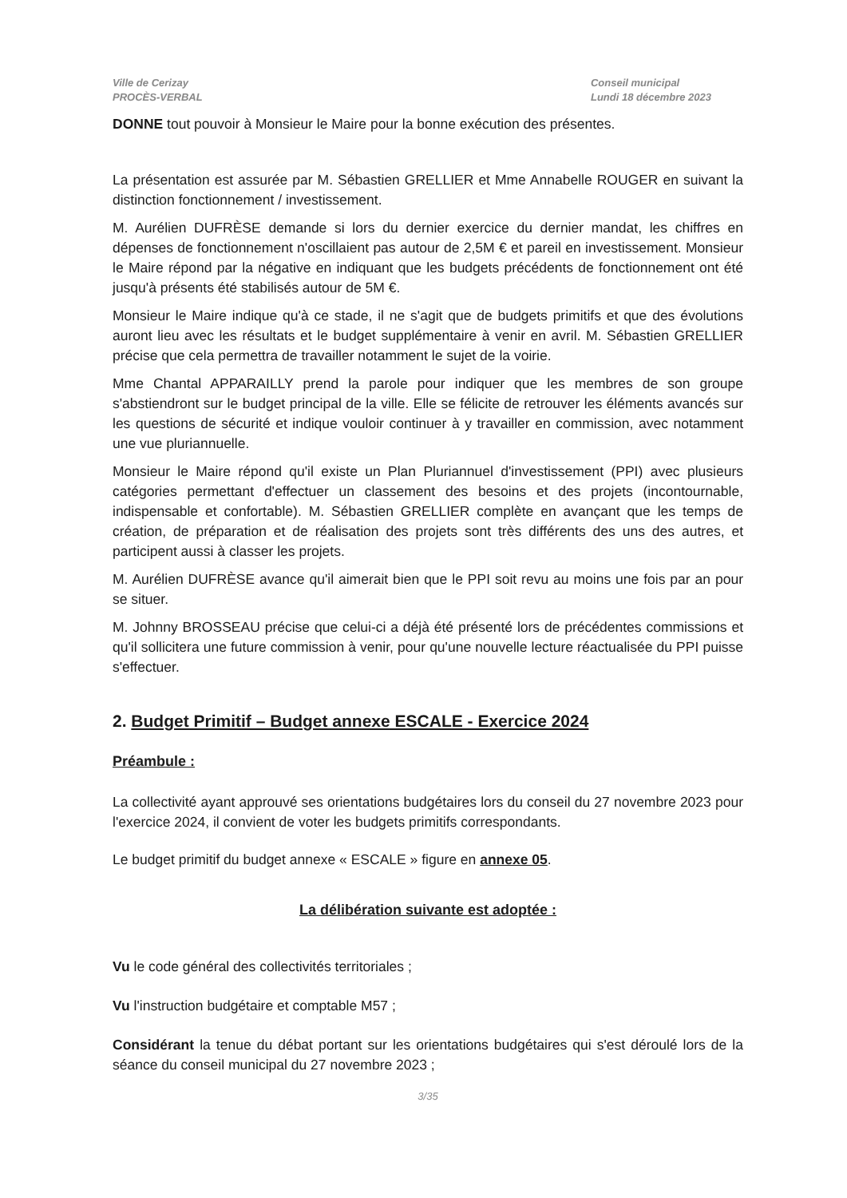Ville de Cerizay
PROCÈS-VERBAL
Conseil municipal
Lundi 18 décembre 2023
DONNE tout pouvoir à Monsieur le Maire pour la bonne exécution des présentes.
La présentation est assurée par M. Sébastien GRELLIER et Mme Annabelle ROUGER en suivant la distinction fonctionnement / investissement.
M. Aurélien DUFRÈSE demande si lors du dernier exercice du dernier mandat, les chiffres en dépenses de fonctionnement n'oscillaient pas autour de 2,5M € et pareil en investissement. Monsieur le Maire répond par la négative en indiquant que les budgets précédents de fonctionnement ont été jusqu'à présents été stabilisés autour de 5M €.
Monsieur le Maire indique qu'à ce stade, il ne s'agit que de budgets primitifs et que des évolutions auront lieu avec les résultats et le budget supplémentaire à venir en avril. M. Sébastien GRELLIER précise que cela permettra de travailler notamment le sujet de la voirie.
Mme Chantal APPARAILLY prend la parole pour indiquer que les membres de son groupe s'abstiendront sur le budget principal de la ville. Elle se félicite de retrouver les éléments avancés sur les questions de sécurité et indique vouloir continuer à y travailler en commission, avec notamment une vue pluriannuelle.
Monsieur le Maire répond qu'il existe un Plan Pluriannuel d'investissement (PPI) avec plusieurs catégories permettant d'effectuer un classement des besoins et des projets (incontournable, indispensable et confortable). M. Sébastien GRELLIER complète en avançant que les temps de création, de préparation et de réalisation des projets sont très différents des uns des autres, et participent aussi à classer les projets.
M. Aurélien DUFRÈSE avance qu'il aimerait bien que le PPI soit revu au moins une fois par an pour se situer.
M. Johnny BROSSEAU précise que celui-ci a déjà été présenté lors de précédentes commissions et qu'il sollicitera une future commission à venir, pour qu'une nouvelle lecture réactualisée du PPI puisse s'effectuer.
2. Budget Primitif – Budget annexe ESCALE - Exercice 2024
Préambule :
La collectivité ayant approuvé ses orientations budgétaires lors du conseil du 27 novembre 2023 pour l'exercice 2024, il convient de voter les budgets primitifs correspondants.
Le budget primitif du budget annexe « ESCALE » figure en annexe 05.
La délibération suivante est adoptée :
Vu le code général des collectivités territoriales ;
Vu l'instruction budgétaire et comptable M57 ;
Considérant la tenue du débat portant sur les orientations budgétaires qui s'est déroulé lors de la séance du conseil municipal du 27 novembre 2023 ;
3/35